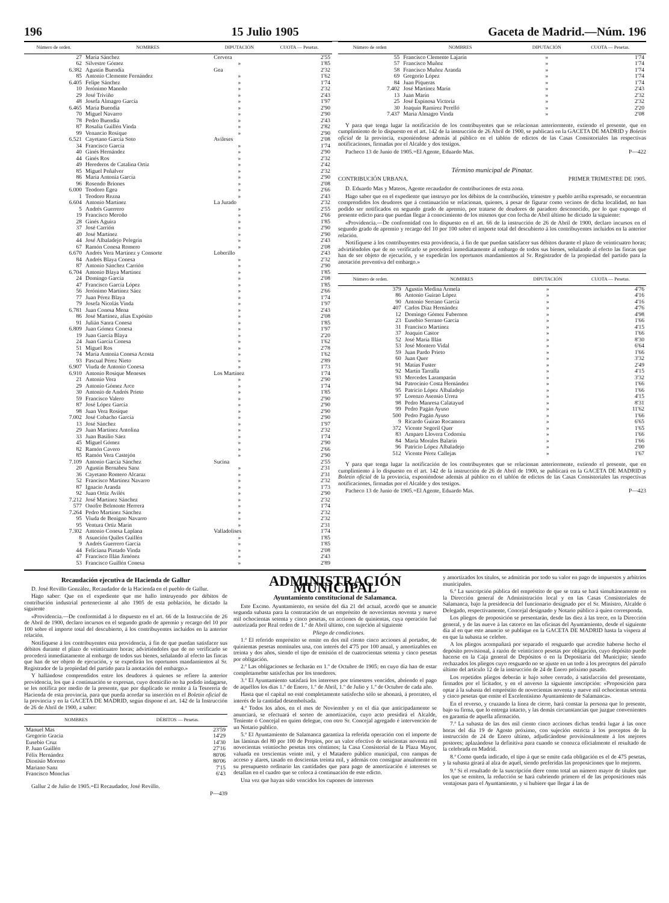196 15 Julio 1905 Gaceta de Madrid.—Núm. 196
| Número de orden. | NOMBRES | DIPUTACIÓN | CUOTA — Pesetas. |
| --- | --- | --- | --- |
| 27 | María Sánchez | Cervera | 2'55 |
| 62 | Silvestre Gómez | » | 1'85 |
| 6.382 | Agustín Buendía | Gea | 2'32 |
| 85 | Antonio Clemente Fernández | » | 1'62 |
| 6.405 | Felipe Sánchez | » | 1'74 |
| 10 | Jerónimo Manoño | » | 2'32 |
| 29 | José Triviño | » | 2'43 |
| 48 | Josefa Almagro García | » | 1'97 |
| 6.465 | María Buendía | » | 2'90 |
| 70 | Miguel Navarro | » | 2'90 |
| 78 | Pedro Buendía | » | 2'43 |
| 87 | Rosalía Guillén Vinda | » | 2'82 |
| 99 | Venancio Rosique | » | 2'90 |
| 6.521 | Cayetano García Soto | Avileses | 2'08 |
| 34 | Francisco García | » | 1'74 |
| 40 | Ginés Hernández | » | 2'90 |
| 44 | Ginés Ros | » | 2'32 |
| 49 | Herederos de Catalina Ortiz | » | 2'42 |
| 85 | Miguel Peñalver | » | 2'32 |
| 86 | María Antonia García | » | 2'90 |
| 96 | Rosendo Briones | » | 2'08 |
| 6.000 | Teodoro Egea | » | 2'66 |
| 1 | Teodoro Rezna | » | 2'43 |
| 6.604 | Antonio Martínez | La Jurado | 2'32 |
| 5 | Andrés Guerrero | » | 2'55 |
| 19 | Francisco Meroño | » | 2'66 |
| 28 | Ginés Aguira | » | 1'85 |
| 37 | José Carrión | » | 2'90 |
| 40 | José Martínez | » | 2'90 |
| 44 | José Albaladejo Pelegrín | » | 2'43 |
| 67 | Ramón Conesa Romero | » | 2'08 |
| 6.670 | Andrés Vera Martínez y Consorte | Loberillo | 2'43 |
| 84 | Andrés Blaya Conesa | » | 2'32 |
| 87 | Antonio Sánchez Carrión | » | 2'90 |
| 6.704 | Antonio Blaya Martínez | » | 1'85 |
| 24 | Domingo García | » | 2'08 |
| 47 | Francisco García López | » | 1'85 |
| 56 | Jerónimo Martínez Sáez | » | 2'66 |
| 77 | Juan Pérez Blaya | » | 1'74 |
| 79 | Josefa Nicolás Vinda | » | 1'97 |
| 6.781 | Juan Conesa Mena | » | 2'43 |
| 86 | José Martínez, alias Expósito | » | 2'08 |
| 91 | Julián Sanra Conesa | » | 1'85 |
| 6.809 | Juan Gómez Conesa | » | 1'97 |
| 19 | Juan García Blaya | » | 2'20 |
| 24 | Juan García Conesa | » | 1'62 |
| 51 | Miguel Ros | » | 2'78 |
| 74 | María Antonia Conesa Acosta | » | 1'62 |
| 93 | Pascual Pérez Nieto | » | 2'89 |
| 6.907 | Viuda de Antonio Conesa | » | 1'73 |
| 6.910 | Antonio Rosique Meneses | Los Martínez | 1'74 |
| 21 | Antonio Vera | » | 2'90 |
| 29 | Antonio Gómez Arce | » | 1'74 |
| 30 | Antonio de Andrés Prieto | » | 1'85 |
| 59 | Francisco Valero | » | 2'90 |
| 87 | José López García | » | 2'90 |
| 98 | Juan Vera Rosique | » | 2'90 |
| 7.002 | José Cobacho García | » | 2'90 |
| 13 | José Sánchez | » | 1'97 |
| 29 | Juan Martínez Antolina | » | 2'32 |
| 33 | Juan Basilio Sáez | » | 1'74 |
| 45 | Miguel Gómez | » | 2'90 |
| 82 | Ramón Cavero | » | 2'66 |
| 85 | Ramón Vera Castejón | » | 2'90 |
| 7.109 | Antonio García Sánchez | Sucina | 2'55 |
| 20 | Agustín Bernabeu Sanz | » | 2'31 |
| 36 | Cayetano Romero Alcaraz | » | 2'31 |
| 52 | Francisco Martínez Navarro | » | 2'32 |
| 87 | Ignacio Aranda | » | 1'73 |
| 92 | Juan Ortiz Avilés | » | 2'90 |
| 7.212 | José Martínez Sánchez | » | 2'32 |
| 577 | Onofre Belmonte Herrera | » | 1'74 |
| 7.264 | Pedro Martínez Sánchez | » | 2'32 |
| 95 | Viuda de Benigno Navarro | » | 2'32 |
| 95 | Ventura Ortiz Marín | » | 2'31 |
| 7.302 | Antonio Conesa Laplana | Valladolises | 1'74 |
| 8 | Asunción Quiles Guillén | » | 1'85 |
| 9 | Andrés Guerrero García | » | 1'85 |
| 44 | Feliciana Pintado Vinda | » | 2'08 |
| 47 | Francisco Illán Jiménez | » | 2'43 |
| 53 | Francisco Guillén Conesa | » | 2'89 |
| Número de orden | NOMBRES | DIPUTACIÓN | CUOTA — Pesetas. |
| --- | --- | --- | --- |
| 55 | Francisco Clemente Lajarín | » | 1'74 |
| 57 | Francisco Muñoz | » | 1'74 |
| 58 | Francisco Muñoz Aranda | » | 1'74 |
| 69 | Gregorio López | » | 1'74 |
| 84 | Juan Piqueras | » | 1'74 |
| 7.402 | José Martínez Marín | » | 2'43 |
| 13 | Juan Marín | » | 2'32 |
| 25 | José Espinosa Victoria | » | 2'32 |
| 30 | Joaquín Ramírez Perelló | » | 2'20 |
| 7.437 | María Almagro Vinda | » | 2'08 |
Y para que tenga lugar la notificación de los contribuyentes que se relacionan anteriormente, extiendo el presente, que en cumplimiento de lo dispuesto en el art. 142 de la instrucción de 26 Abril de 1900, se publicará en la GACETA DE MADRID y Boletín oficial de la provincia, exponiéndose además al público en el tablón de edictos de las Casas Consistoriales las respectivas notificaciones, firmadas por el Alcalde y dos testigos.
Pacheco 13 de Junio de 1905.=El Agente, Eduardo Mas. P—422
Término municipal de Pinatar.
CONTRIBUCIÓN URBANA. PRIMER TRIMESTRE DE 1905.
D. Eduardo Mas y Mateos, Agente recaudador de contribuciones de esta zona.
Hago saber que en el expediente que instruyo por los débitos de la contribución, trimestre y pueblo arriba expresado, se encuentran comprendidos los deudores que á continuación se relacionan, quienes, á pesar de figurar como vecinos de dicha localidad, no han podido ser notificados en segundo grado de apremio, por tratarse de deudores de paradero desconocido, por lo que expongo el presente edicto para que puedan llegar á conocimiento de los mismos que con fecha de Abril último he dictado la siguiente:
«Providencia.—De conformidad con lo dispuesto en el art. 66 de la instrucción de 26 de Abril de 1900, declaro incursos en el segundo grado de apremio y recargo del 10 por 100 sobre el importe total del descubierto á los contribuyentes incluidos en la anterior relación.
Notifíquese á los contribuyentes esta providencia, á fin de que puedan satisfacer sus débitos durante el plazo de veinticuatro horas; advirtiéndoles que de no verificarlo se procederá inmediatamente al embargo de todos sus bienes, señalando al efecto las fincas que han de ser objeto de ejecución, y se expedirán los oportunos mandamientos al Sr. Registrador de la propiedad del partido para la anotación preventiva del embargo.»
| Número de orden. | NOMBRES | DIPUTACIÓN | CUOTA — Pesetas. |
| --- | --- | --- | --- |
| 379 | Agustín Medina Armela | » | 4'76 |
| 86 | Antonio Guirao López | » | 4'16 |
| 90 | Antonio Serrano García | » | 4'16 |
| 407 | Carlos Díaz Hernández | » | 4'76 |
| 12 | Domingo Gómez Fubernon | » | 4'98 |
| 23 | Eusebio Serrano García | » | 1'66 |
| 31 | Francisco Martínez | » | 4'15 |
| 37 | Joaquín Castor | » | 1'66 |
| 52 | José María Illán | » | 8'30 |
| 53 | José Montero Vidal | » | 6'64 |
| 59 | Juan Pardo Prieto | » | 1'66 |
| 60 | Juan Quer | » | 3'32 |
| 91 | Matías Fuster | » | 2'49 |
| 92 | Martín Tarralla | » | 4'15 |
| 93 | Mercedes Laramparán | » | 3'32 |
| 94 | Patrocinio Costa Hernández | » | 1'66 |
| 95 | Patricio López Albaladejo | » | 1'66 |
| 97 | Lorenzo Asensio Urrea | » | 4'15 |
| 98 | Pedro Manresa Calatayud | » | 8'31 |
| 99 | Pedro Pagán Ayuso | » | 11'62 |
| 500 | Pedro Pagán Ayuso | » | 1'66 |
| 9 | Ricardo Guirao Rocamora | » | 6'65 |
| 372 | Vicente Segoril Quer | » | 1'65 |
| 83 | Amparo Llovera Codorniu | » | 1'66 |
| 84 | María Morales Balarín | » | 1'66 |
| 96 | Patricio López Albaladejo | » | 2'00 |
| 512 | Vicente Pérez Callejas | » | 1'67 |
Y para que tenga lugar la notificación de los contribuyentes que se relacionan anteriormente, extiendo el presente, que en cumplimiento á lo dispuesto en el art. 142 de la instrucción de 26 de Abril de 1900, se publicará en la GACETA DE MADRID y Boletín oficial de la provincia, exponiéndose además al público en el tablón de edictos de las Casas Consistoriales las respectivas notificaciones, firmadas por el Alcalde y dos testigos.
Pacheco 13 de Junio de 1905.=El Agente, Eduardo Mas. P—423
Recaudación ejecutiva de Hacienda de Gallur
D. José Revillo González, Recaudador de la Hacienda en el pueblo de Gallur.
Hago saber: Que en el expediente que me hallo instruyendo por débitos de contribución industrial perteneciente al año 1905 de esta población, he dictado la siguiente
«Providencia.—De conformidad á lo dispuesto en el art. 66 de la Instrucción de 26 de Abril de 1900, declaro incursos en el segundo grado de apremio y recargo del 10 por 100 sobre el importe total del descubierto, á los contribuyentes incluidos en la anterior relación.
Notifíquese á los contribuyentes esta providencia, á fin de que puedan satisfacer sus débitos durante el plazo de veinticuatro horas; advirtiéndoles que de no verificarlo se procederá inmediatamente al embargo de todos sus bienes, señalando al efecto las fincas que han de ser objeto de ejecución, y se expedirán los oportunos mandamientos al Sr. Registrador de la propiedad del partido para la anotación del embargo.»
Y hallándose comprendidos entre los deudores á quienes se refiere la anterior providencia, los que á continuación se expresan, cuyo domicilio no ha podido indagarse, se les notifica por medio de la presente, que por duplicado se remite á la Tesorería de Hacienda de esta provincia, para que pueda acordar su inserción en el Boletín oficial de la provincia y en la GACETA DE MADRID, según dispone el art. 142 de la Instrucción de 26 de Abril de 1900, a saber:
| NOMBRES | DÉBITOS — Pesetas. |
| --- | --- |
| Manuel Mas | 23'59 |
| Gregorio Gracia | 14'29 |
| Eusebio Cruz | 14'30 |
| P. Juan Guillén | 27'16 |
| Félix Hernández | 80'06 |
| Dionisio Moreno | 80'06 |
| Mariano Sanz | 7'15 |
| Francisco Monclus | 6'43 |
Gallur 2 de Julio de 1905.=El Recaudador, José Revillo.
P—439
ADMINISTRACIÓN MUNICIPAL
Ayuntamiento constitucional de Salamanca.
Este Excmo. Ayuntamiento, en sesión del día 21 del actual, acordó que se anuncie segunda subasta para la contratación de un empréstito de novecientas noventa y nueve mil ochocientas setenta y cinco pesetas, en acciones de quinientas, cuya operación fué autorizada por Real orden de 1.º de Abril último, con sujeción al siguiente
Pliego de condiciones.
1.ª El referido empréstito se emite en dos mil ciento cinco acciones al portador, de quinientas pesetas nominales una, con interés del 4'75 por 100 anual, y amortizables en treinta y dos años, siendo el tipo de emisión el de cuatrocientas setenta y cinco pesetas por obligación.
2.ª Las obligaciones se fecharán en 1.º de Octubre de 1905; en cuyo día han de estar completamebte satisfechas por los tenedores.
3.ª El Ayuntamiento satisfará los intereses por trimestres vencidos, abriendo el pago de aquéllos los días 1.º de Enero, 1.º de Abril, 1.º de Julio y 1.º de Octubre de cada año.
Hasta que el capital no esté completamente satisfecho sólo se abonará, á prorrateo, el interés de la cantidad desembolsada.
4.ª Todos los años, en el mes de Noviembre y en el día que anticipadamente se anunciará, se efectuará el sorteo de amortización, cuyo acto presidirá el Alcalde, Teniente ó Concejal en quien delegue, con otro Sr. Concejal agregado é intervención de un Notario público.
5.ª El Ayuntamiento de Salamanca garantiza la referida operación con el importe de las láminas del 80 por 100 de Propios, por un valor efectivo de seiscientas noventa mil novecientas veintiocho pesetas tres céntimos; la Casa Consistorial de la Plaza Mayor, valuada en trescientas veinte mil, y el Matadero público municipal, con rampas de acceso y alares, tasado en doscientas treinta mil, y además con consignar anualmente en su presupuesto ordinario las cantidades que para pago de amortización é intereses se detallan en el cuadro que se coloca á continuación de este edicto.
Una vez que hayan sido vencidos los cupones de intereses
y amortizados los títulos, se admitirán por todo su valor en pago de impuestos y arbitrios municipales.
6.ª La suscripción pública del empréstito de que se trata se hará simultáneamente en la Dirección general de Administración local y en las Casas Consistoriales de Salamanca, bajo la presidencia del funcionario designado por el Sr. Ministro, Alcalde ó Delegado, respectivamente, Concejal designado y Notario público á quien corresponda.
Los pliegos de proposición se presentarán, desde las diez á las trece, en la Dirección general, y de las nueve á las catorce en las oficinas del Ayuntamiento, desde el siguiente día al en que este anuncio se publique en la GACETA DE MADRID hasta la víspera al en que la subasta se celebre.
A los pliegos acompañará por separado el resguardo que acredite haberse hecho el depósito provisional, á razón de veinticinco pesetas por obligación, cuyo depósito puede hacerse en la Caja general de Depósitos ó en la Depositaría del Municipio; siendo rechazados los pliegos cuyo resguardo no se ajuste en un todo á los preceptos del párrafo último del artículo 12 de la instrucción de 24 de Enero próximo pasado.
Los repetidos pliegos deberán ir bajo sobre cerrado, á satisfacción del presentante, firmados por el licitador, y en el anverso la siguiente inscripción: «Proposición para optar á la subasta del empréstito de novecientas noventa y nueve mil ochocientas setenta y cinco pesetas que emite el Excelentísimo Ayuntamiento de Salamanca».
En el reverso, y cruzando la línea de cierre, hará constar la persona que lo presente, bajo su firma, que lo entrega intacto, y las demás circunstancias que juzgue convenientes en garantía de aquella afirmación.
7.ª La subasta de las dos mil ciento cinco acciones dichas tendrá lugar á las once horas del día 19 de Agosto próximo, con sujeción estricta á los preceptos de la instrucción de 24 de Enero último, adjudicándose provisionalmente á los mejores postores; aplazándose la definitiva para cuando se conozca oficialmente el resultado de la celebrada en Madrid.
8.ª Como queda indicado, el tipo á que se emite cada obligación es el de 475 pesetas, y la subasta girará al alza de aquél, siendo preferidas las proposiciones que lo mejoren.
9.ª Si el resultado de la suscripción diere como total un número mayor de títulos que los que se emiten, la reducción se hará cubriendo primero el de las proposiciones más ventajosas para el Ayuntamiento, y si hubiere que llegar á las de